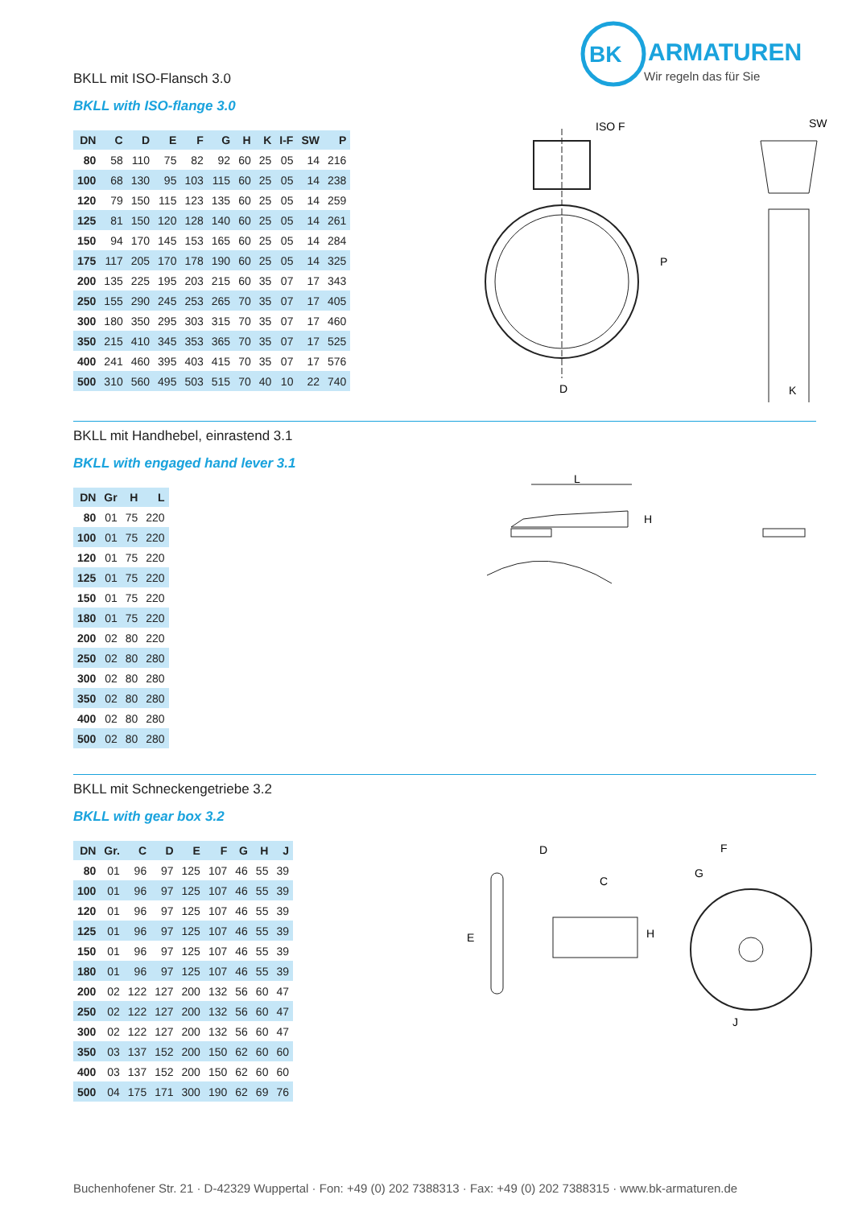BK
ARMATUREN
Wir regeln das für Sie
BKLL mit ISO-Flansch 3.0
BKLL with ISO-flange 3.0
| DN | C | D | E | F | G | H | K | I-F | SW | P |
| --- | --- | --- | --- | --- | --- | --- | --- | --- | --- | --- |
| 80 | 58 | 110 | 75 | 82 | 92 | 60 | 25 | 05 | 14 | 216 |
| 100 | 68 | 130 | 95 | 103 | 115 | 60 | 25 | 05 | 14 | 238 |
| 120 | 79 | 150 | 115 | 123 | 135 | 60 | 25 | 05 | 14 | 259 |
| 125 | 81 | 150 | 120 | 128 | 140 | 60 | 25 | 05 | 14 | 261 |
| 150 | 94 | 170 | 145 | 153 | 165 | 60 | 25 | 05 | 14 | 284 |
| 175 | 117 | 205 | 170 | 178 | 190 | 60 | 25 | 05 | 14 | 325 |
| 200 | 135 | 225 | 195 | 203 | 215 | 60 | 35 | 07 | 17 | 343 |
| 250 | 155 | 290 | 245 | 253 | 265 | 70 | 35 | 07 | 17 | 405 |
| 300 | 180 | 350 | 295 | 303 | 315 | 70 | 35 | 07 | 17 | 460 |
| 350 | 215 | 410 | 345 | 353 | 365 | 70 | 35 | 07 | 17 | 525 |
| 400 | 241 | 460 | 395 | 403 | 415 | 70 | 35 | 07 | 17 | 576 |
| 500 | 310 | 560 | 495 | 503 | 515 | 70 | 40 | 10 | 22 | 740 |
ISO F
SW
D
K
P
BKLL mit Handhebel, einrastend 3.1
BKLL with engaged hand lever 3.1
| DN | Gr | H | L |
| --- | --- | --- | --- |
| 80 | 01 | 75 | 220 |
| 100 | 01 | 75 | 220 |
| 120 | 01 | 75 | 220 |
| 125 | 01 | 75 | 220 |
| 150 | 01 | 75 | 220 |
| 180 | 01 | 75 | 220 |
| 200 | 02 | 80 | 220 |
| 250 | 02 | 80 | 280 |
| 300 | 02 | 80 | 280 |
| 350 | 02 | 80 | 280 |
| 400 | 02 | 80 | 280 |
| 500 | 02 | 80 | 280 |
L
H
BKLL mit Schneckengetriebe 3.2
BKLL with gear box 3.2
| DN | Gr. | C | D | E | F | G | H | J |
| --- | --- | --- | --- | --- | --- | --- | --- | --- |
| 80 | 01 | 96 | 97 | 125 | 107 | 46 | 55 | 39 |
| 100 | 01 | 96 | 97 | 125 | 107 | 46 | 55 | 39 |
| 120 | 01 | 96 | 97 | 125 | 107 | 46 | 55 | 39 |
| 125 | 01 | 96 | 97 | 125 | 107 | 46 | 55 | 39 |
| 150 | 01 | 96 | 97 | 125 | 107 | 46 | 55 | 39 |
| 180 | 01 | 96 | 97 | 125 | 107 | 46 | 55 | 39 |
| 200 | 02 | 122 | 127 | 200 | 132 | 56 | 60 | 47 |
| 250 | 02 | 122 | 127 | 200 | 132 | 56 | 60 | 47 |
| 300 | 02 | 122 | 127 | 200 | 132 | 56 | 60 | 47 |
| 350 | 03 | 137 | 152 | 200 | 150 | 62 | 60 | 60 |
| 400 | 03 | 137 | 152 | 200 | 150 | 62 | 60 | 60 |
| 500 | 04 | 175 | 171 | 300 | 190 | 62 | 69 | 76 |
D
C
E
H
F
G
J
Buchenhofener Str. 21 · D-42329 Wuppertal · Fon: +49 (0) 202 7388313 · Fax: +49 (0) 202 7388315 · www.bk-armaturen.de